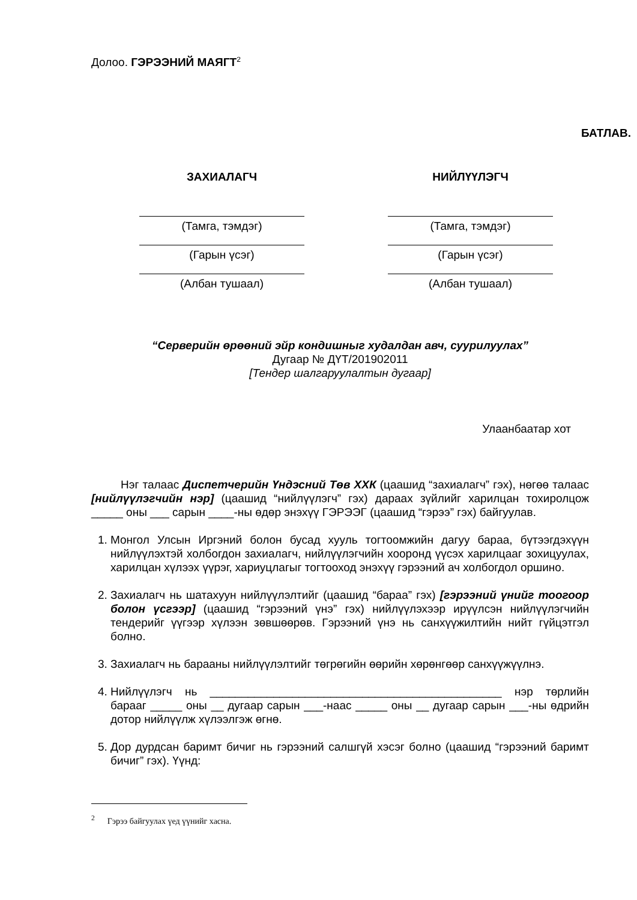Долоо. ГЭРЭЭНИЙ МАЯГТ<sup>2</sup>
БАТЛАВ.
ЗАХИАЛАГЧ
(Тамга, тэмдэг)
(Гарын үсэг)
(Албан тушаал)
НИЙЛҮҮЛЭГЧ
(Тамга, тэмдэг)
(Гарын үсэг)
(Албан тушаал)
“Серверийн өрөөний эйр кондишныг худалдан авч, суурилуулах”
Дугаар № ДҮТ/201902011
[Тендер шалгаруулалтын дугаар]
Улаанбаатар хот
Нэг талаас Диспетчерийн Үндэсний Төв ХХК (цаашид “захиалагч” гэх), нөгөө талаас [нийлүүлэгчийн нэр] (цаашид “нийлүүлэгч” гэх) дараах зүйлийг харилцан тохиролцож _____ оны ___ сарын ____-ны өдөр энэхүү ГЭРЭЭГ (цаашид “гэрээ” гэх) байгуулав.
1. Монгол Улсын Иргэний болон бусад хууль тогтоомжийн дагуу бараа, бүтээгдэхүүн нийлүүлэхтэй холбогдон захиалагч, нийлүүлэгчийн хооронд үүсэх харилцааг зохицуулах, харилцан хүлээх үүрэг, хариуцлагыг тогтооход энэхүү гэрээний ач холбогдол оршино.
2. Захиалагч нь шатахуун нийлүүлэлтийг (цаашид “бараа” гэх) [гэрээний үнийг тоогоор болон үсгээр] (цаашид “гэрээний үнэ” гэх) нийлүүлэхээр ирүүлсэн нийлүүлэгчийн тендерийг үүгээр хүлээн зөвшөөрөв. Гэрээний үнэ нь санхүүжилтийн нийт гүйцэтгэл болно.
3. Захиалагч нь барааны нийлүүлэлтийг төгрөгийн өөрийн хөрөнгөөр санхүүжүүлнэ.
4. Нийлүүлэгч нь ______________________________________________ нэр төрлийн барааг _____ оны __ дугаар сарын ___-наас _____ оны __ дугаар сарын ___-ны өдрийн дотор нийлүүлж хүлээлгэж өгнө.
5. Дор дурдсан баримт бичиг нь гэрээний салшгүй хэсэг болно (цаашид “гэрээний баримт бичиг” гэх). Үүнд:
<sup>2</sup> Гэрээ байгуулах үед үүнийг хасна.